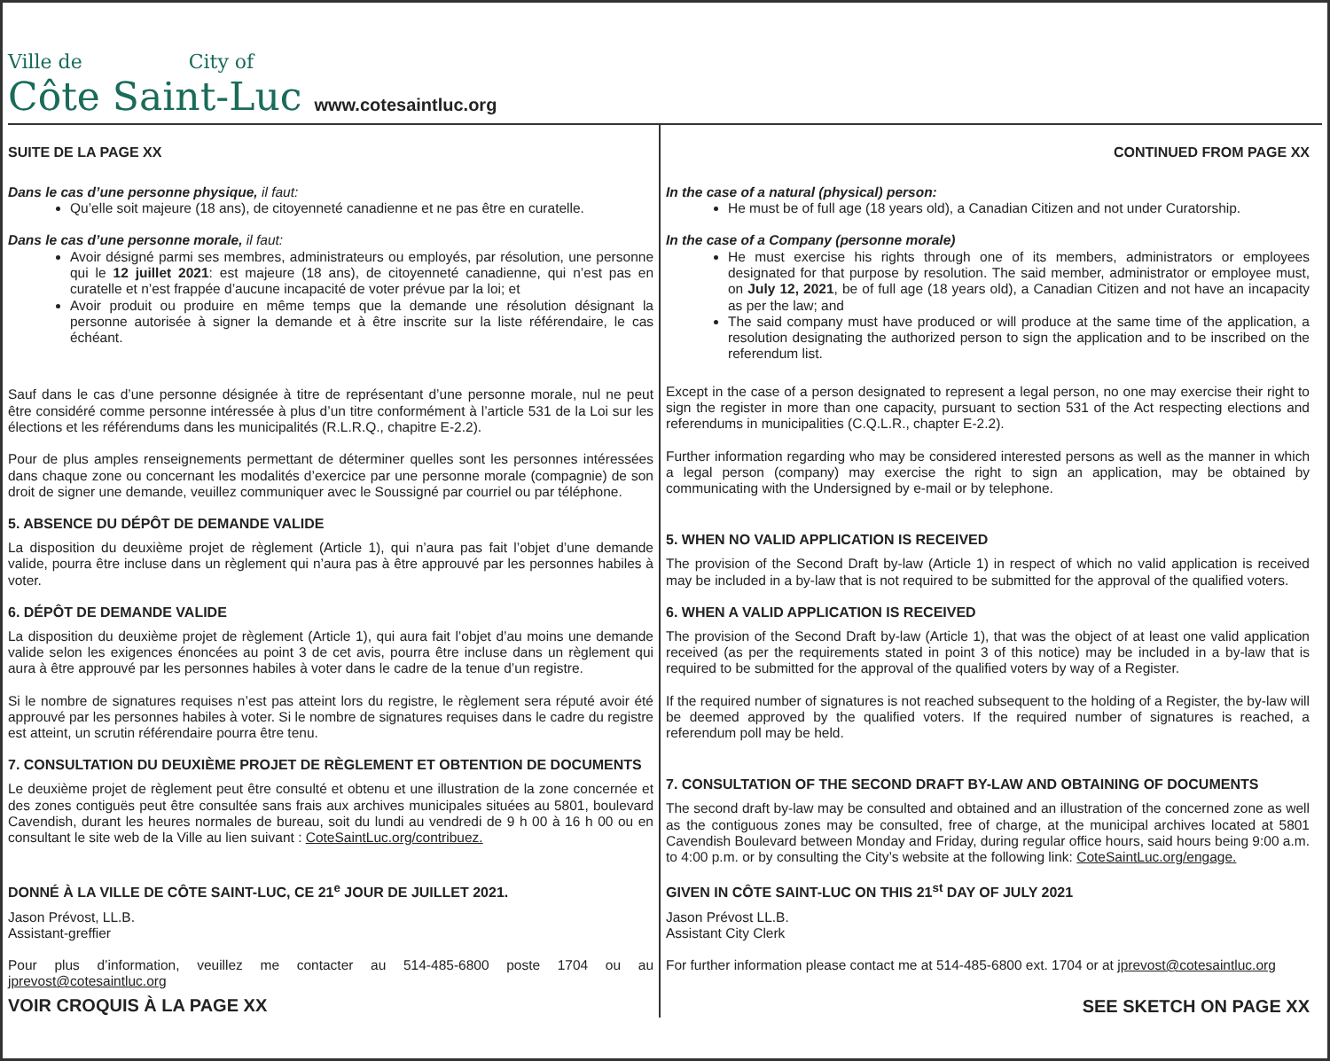Ville de City of
Côte Saint-Luc
www.cotesaintluc.org
SUITE DE LA PAGE XX
Dans le cas d’une personne physique, il faut:
Qu’elle soit majeure (18 ans), de citoyenneté canadienne et ne pas être en curatelle.
Dans le cas d’une personne morale, il faut:
Avoir désigné parmi ses membres, administrateurs ou employés, par résolution, une personne qui le 12 juillet 2021: est majeure (18 ans), de citoyenneté canadienne, qui n’est pas en curatelle et n’est frappée d’aucune incapacité de voter prévue par la loi; et
Avoir produit ou produire en même temps que la demande une résolution désignant la personne autorisée à signer la demande et à être inscrite sur la liste référendaire, le cas échéant.
Sauf dans le cas d’une personne désignée à titre de représentant d’une personne morale, nul ne peut être considéré comme personne intéressée à plus d’un titre conformément à l’article 531 de la Loi sur les élections et les référendums dans les municipalités (R.L.R.Q., chapitre E-2.2).
Pour de plus amples renseignements permettant de déterminer quelles sont les personnes intéressées dans chaque zone ou concernant les modalités d’exercice par une personne morale (compagnie) de son droit de signer une demande, veuillez communiquer avec le Soussigné par courriel ou par téléphone.
5. ABSENCE DU DÉPÔT DE DEMANDE VALIDE
La disposition du deuxième projet de règlement (Article 1), qui n’aura pas fait l’objet d’une demande valide, pourra être incluse dans un règlement qui n’aura pas à être approuvé par les personnes habiles à voter.
6. DÉPÔT DE DEMANDE VALIDE
La disposition du deuxième projet de règlement (Article 1), qui aura fait l’objet d’au moins une demande valide selon les exigences énoncées au point 3 de cet avis, pourra être incluse dans un règlement qui aura à être approuvé par les personnes habiles à voter dans le cadre de la tenue d’un registre.
Si le nombre de signatures requises n’est pas atteint lors du registre, le règlement sera réputé avoir été approuvé par les personnes habiles à voter. Si le nombre de signatures requises dans le cadre du registre est atteint, un scrutin référendaire pourra être tenu.
7. CONSULTATION DU DEUXIÈME PROJET DE RÈGLEMENT ET OBTENTION DE DOCUMENTS
Le deuxième projet de règlement peut être consulté et obtenu et une illustration de la zone concernée et des zones contiguës peut être consultée sans frais aux archives municipales situées au 5801, boulevard Cavendish, durant les heures normales de bureau, soit du lundi au vendredi de 9 h 00 à 16 h 00 ou en consultant le site web de la Ville au lien suivant : CoteSaintLuc.org/contribuez.
DONNÉ À LA VILLE DE CÔTE SAINT-LUC, CE 21<sup>e</sup> JOUR DE JUILLET 2021.
Jason Prévost, LL.B.
Assistant-greffier
Pour plus d’information, veuillez me contacter au 514-485-6800 poste 1704 ou au jprevost@cotesaintluc.org
VOIR CROQUIS À LA PAGE XX
CONTINUED FROM PAGE XX
In the case of a natural (physical) person:
He must be of full age (18 years old), a Canadian Citizen and not under Curatorship.
In the case of a Company (personne morale)
He must exercise his rights through one of its members, administrators or employees designated for that purpose by resolution. The said member, administrator or employee must, on July 12, 2021, be of full age (18 years old), a Canadian Citizen and not have an incapacity as per the law; and
The said company must have produced or will produce at the same time of the application, a resolution designating the authorized person to sign the application and to be inscribed on the referendum list.
Except in the case of a person designated to represent a legal person, no one may exercise their right to sign the register in more than one capacity, pursuant to section 531 of the Act respecting elections and referendums in municipalities (C.Q.L.R., chapter E-2.2).
Further information regarding who may be considered interested persons as well as the manner in which a legal person (company) may exercise the right to sign an application, may be obtained by communicating with the Undersigned by e-mail or by telephone.
5. WHEN NO VALID APPLICATION IS RECEIVED
The provision of the Second Draft by-law (Article 1) in respect of which no valid application is received may be included in a by-law that is not required to be submitted for the approval of the qualified voters.
6. WHEN A VALID APPLICATION IS RECEIVED
The provision of the Second Draft by-law (Article 1), that was the object of at least one valid application received (as per the requirements stated in point 3 of this notice) may be included in a by-law that is required to be submitted for the approval of the qualified voters by way of a Register.
If the required number of signatures is not reached subsequent to the holding of a Register, the by-law will be deemed approved by the qualified voters. If the required number of signatures is reached, a referendum poll may be held.
7. CONSULTATION OF THE SECOND DRAFT BY-LAW AND OBTAINING OF DOCUMENTS
The second draft by-law may be consulted and obtained and an illustration of the concerned zone as well as the contiguous zones may be consulted, free of charge, at the municipal archives located at 5801 Cavendish Boulevard between Monday and Friday, during regular office hours, said hours being 9:00 a.m. to 4:00 p.m. or by consulting the City’s website at the following link: CoteSaintLuc.org/engage.
GIVEN IN CÔTE SAINT-LUC ON THIS 21<sup>st</sup> DAY OF JULY 2021
Jason Prévost LL.B.
Assistant City Clerk
For further information please contact me at 514-485-6800 ext. 1704 or at jprevost@cotesaintluc.org
SEE SKETCH ON PAGE XX